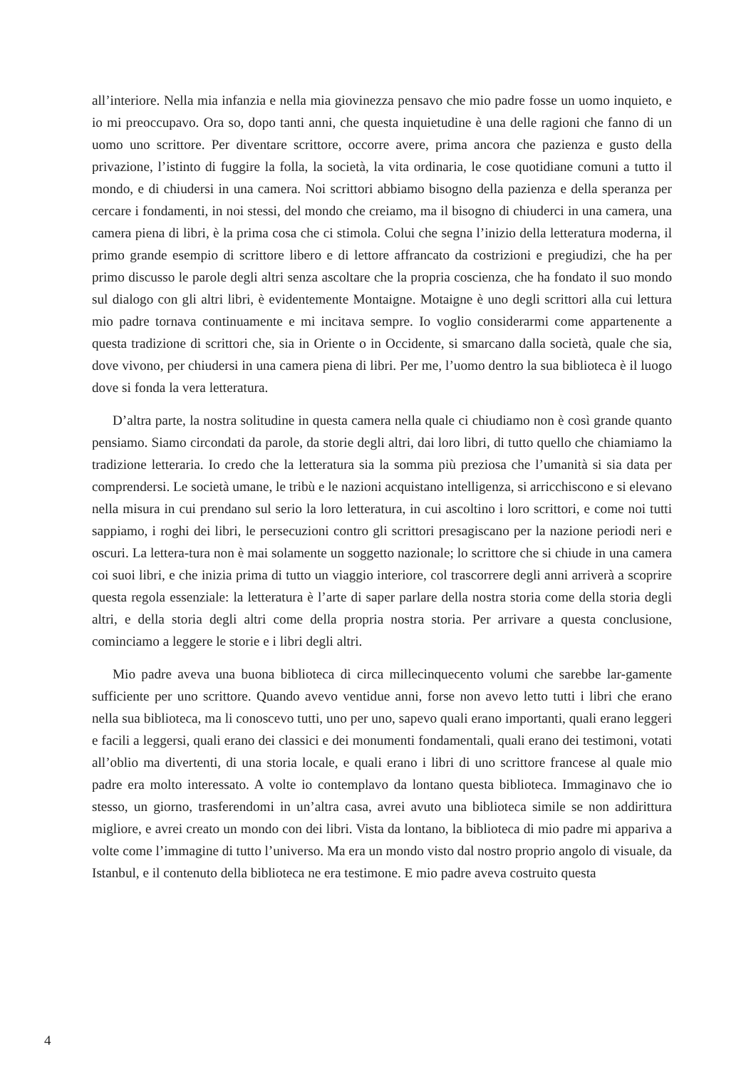all’interiore. Nella mia infanzia e nella mia giovinezza pensavo che mio padre fosse un uomo inquieto, e io mi preoccupavo. Ora so, dopo tanti anni, che questa inquietudine è una delle ragioni che fanno di un uomo uno scrittore. Per diventare scrittore, occorre avere, prima ancora che pazienza e gusto della privazione, l’istinto di fuggire la folla, la società, la vita ordinaria, le cose quotidiane comuni a tutto il mondo, e di chiudersi in una camera. Noi scrittori abbiamo bisogno della pazienza e della speranza per cercare i fondamenti, in noi stessi, del mondo che creiamo, ma il bisogno di chiuderci in una camera, una camera piena di libri, è la prima cosa che ci stimola. Colui che segna l’inizio della letteratura moderna, il primo grande esempio di scrittore libero e di lettore affrancato da costrizioni e pregiudizi, che ha per primo discusso le parole degli altri senza ascoltare che la propria coscienza, che ha fondato il suo mondo sul dialogo con gli altri libri, è evidentemente Montaigne. Motaigne è uno degli scrittori alla cui lettura mio padre tornava continuamente e mi incitava sempre. Io voglio considerarmi come appartenente a questa tradizione di scrittori che, sia in Oriente o in Occidente, si smarcano dalla società, quale che sia, dove vivono, per chiudersi in una camera piena di libri. Per me, l’uomo dentro la sua biblioteca è il luogo dove si fonda la vera letteratura.
D’altra parte, la nostra solitudine in questa camera nella quale ci chiudiamo non è così grande quanto pensiamo. Siamo circondati da parole, da storie degli altri, dai loro libri, di tutto quello che chiamiamo la tradizione letteraria. Io credo che la letteratura sia la somma più preziosa che l’umanità si sia data per comprendersi. Le società umane, le tribù e le nazioni acquistano intelligenza, si arricchiscono e si elevano nella misura in cui prendano sul serio la loro letteratura, in cui ascoltino i loro scrittori, e come noi tutti sappiamo, i roghi dei libri, le persecuzioni contro gli scrittori presagiscano per la nazione periodi neri e oscuri. La lettera-tura non è mai solamente un soggetto nazionale; lo scrittore che si chiude in una camera coi suoi libri, e che inizia prima di tutto un viaggio interiore, col trascorrere degli anni arriverà a scoprire questa regola essenziale: la letteratura è l’arte di saper parlare della nostra storia come della storia degli altri, e della storia degli altri come della propria nostra storia. Per arrivare a questa conclusione, cominciamo a leggere le storie e i libri degli altri.
Mio padre aveva una buona biblioteca di circa millecinquecento volumi che sarebbe lar-gamente sufficiente per uno scrittore. Quando avevo ventidue anni, forse non avevo letto tutti i libri che erano nella sua biblioteca, ma li conoscevo tutti, uno per uno, sapevo quali erano importanti, quali erano leggeri e facili a leggersi, quali erano dei classici e dei monumenti fondamentali, quali erano dei testimoni, votati all’oblio ma divertenti, di una storia locale, e quali erano i libri di uno scrittore francese al quale mio padre era molto interessato. A volte io contemplavo da lontano questa biblioteca. Immaginavo che io stesso, un giorno, trasferendomi in un’altra casa, avrei avuto una biblioteca simile se non addirittura migliore, e avrei creato un mondo con dei libri. Vista da lontano, la biblioteca di mio padre mi appariva a volte come l’immagine di tutto l’universo. Ma era un mondo visto dal nostro proprio angolo di visuale, da Istanbul, e il contenuto della biblioteca ne era testimone. E mio padre aveva costruito questa
4